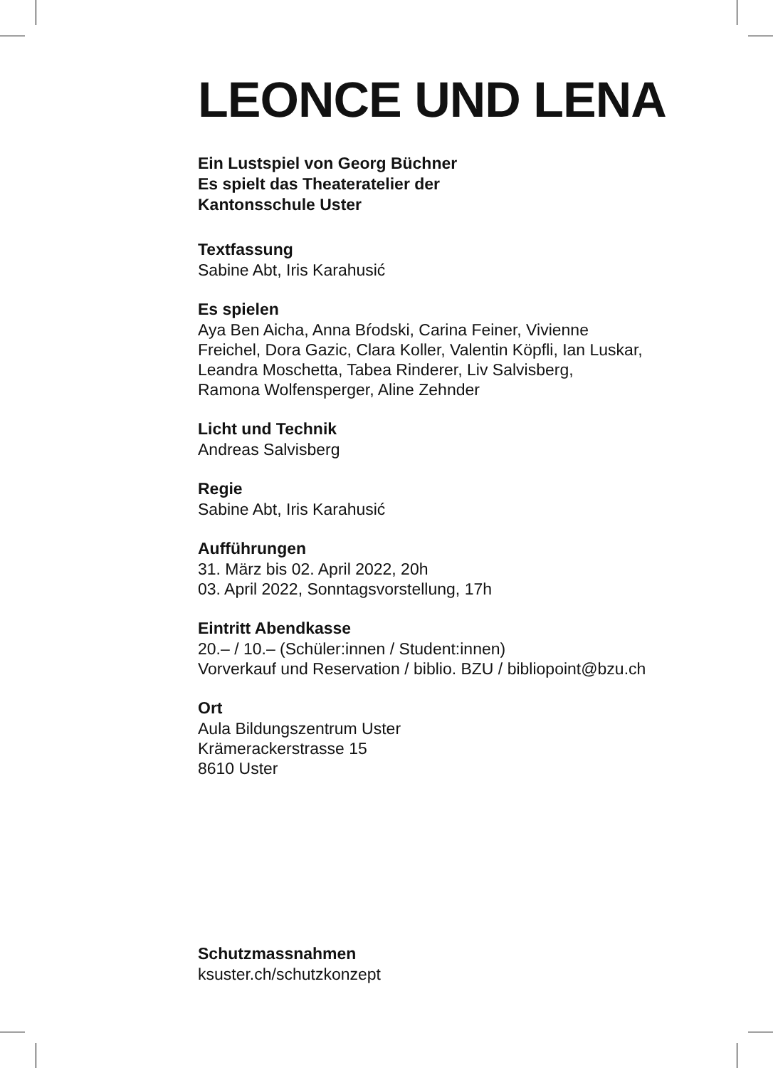LEONCE UND LENA
Ein Lustspiel von Georg Büchner
Es spielt das Theateratelier der
Kantonsschule Uster
Textfassung
Sabine Abt, Iris Karahusić
Es spielen
Aya Ben Aicha, Anna Bŕodski, Carina Feiner, Vivienne
Freichel, Dora Gazic, Clara Koller, Valentin Köpfli, Ian Luskar,
Leandra Moschetta, Tabea Rinderer, Liv Salvisberg,
Ramona Wolfensperger, Aline Zehnder
Licht und Technik
Andreas Salvisberg
Regie
Sabine Abt, Iris Karahusić
Aufführungen
31. März bis 02. April 2022, 20h
03. April 2022, Sonntagsvorstellung, 17h
Eintritt Abendkasse
20.– / 10.– (Schüler:innen / Student:innen)
Vorverkauf und Reservation / biblio. BZU / bibliopoint@bzu.ch
Ort
Aula Bildungszentrum Uster
Krämerackerstrasse 15
8610 Uster
Schutzmassnahmen
ksuster.ch/schutzkonzept